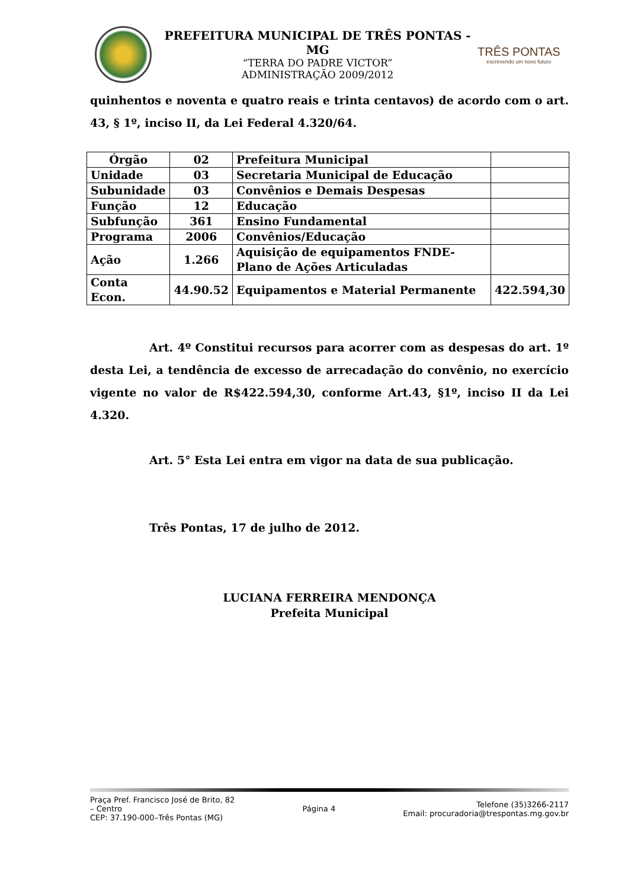PREFEITURA MUNICIPAL DE TRÊS PONTAS - MG
“TERRA DO PADRE VICTOR”
ADMINISTRAÇÃO 2009/2012
TRÊS PONTAS
escrevendo um novo futuro
quinhentos e noventa e quatro reais e trinta centavos) de acordo com o art. 43, § 1º, inciso II, da Lei Federal 4.320/64.
| Órgão | 02 | Prefeitura Municipal | |
| Unidade | 03 | Secretaria Municipal de Educação | |
| Subunidade | 03 | Convênios e Demais Despesas | |
| Função | 12 | Educação | |
| Subfunção | 361 | Ensino Fundamental | |
| Programa | 2006 | Convênios/Educação | |
| Ação | 1.266 | Aquisição de equipamentos FNDE-Plano de Ações Articuladas | |
| Conta Econ. | 44.90.52 | Equipamentos e Material Permanente | 422.594,30 |
Art. 4º Constitui recursos para acorrer com as despesas do art. 1º desta Lei, a tendência de excesso de arrecadação do convênio, no exercício vigente no valor de R$422.594,30, conforme Art.43, §1º, inciso II da Lei 4.320.
Art. 5° Esta Lei entra em vigor na data de sua publicação.
Três Pontas, 17 de julho de 2012.
LUCIANA FERREIRA MENDONÇA
Prefeita Municipal
Praça Pref. Francisco José de Brito, 82
– Centro
CEP: 37.190-000–Três Pontas (MG)
Página 4
Telefone (35)3266-2117
Email: procuradoria@trespontas.mg.gov.br